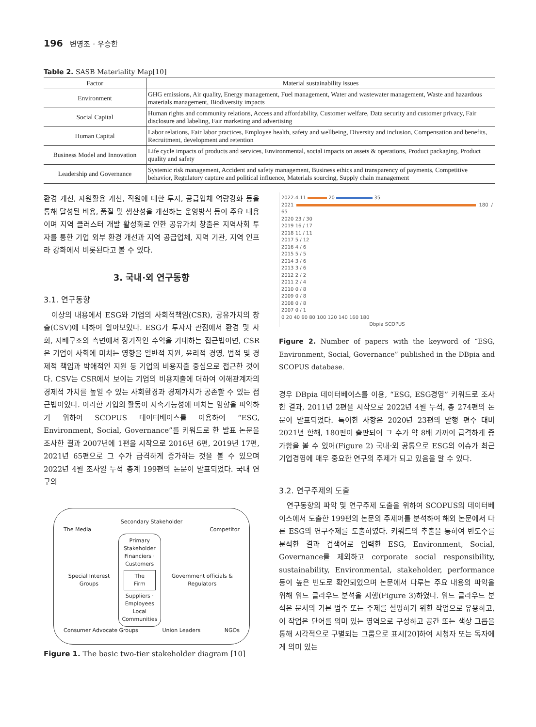196 변영조 · 우승한
Table 2. SASB Materiality Map[10]
| Factor | Material sustainability issues |
| --- | --- |
| Environment | GHG emissions, Air quality, Energy management, Fuel management, Water and wastewater management, Waste and hazardous materials management, Biodiversity impacts |
| Social Capital | Human rights and community relations, Access and affordability, Customer welfare, Data security and customer privacy, Fair disclosure and labeling, Fair marketing and advertising |
| Human Capital | Labor relations, Fair labor practices, Employee health, safety and wellbeing, Diversity and inclusion, Compensation and benefits, Recruitment, development and retention |
| Business Model and Innovation | Life cycle impacts of products and services, Environmental, social impacts on assets & operations, Product packaging, Product quality and safety |
| Leadership and Governance | Systemic risk management, Accident and safety management, Business ethics and transparency of payments, Competitive behavior, Regulatory capture and political influence, Materials sourcing, Supply chain management |
환경 개선, 자원활용 개선, 직원에 대한 투자, 공급업체 역량강화 등을 통해 달성된 비용, 품질 및 생산성을 개선하는 운영방식 등이 주요 내용이며 지역 클러스터 개발 활성화로 인한 공유가치 창출은 지역사회 투자를 통한 기업 외부 환경 개선과 지역 공급업체, 지역 기관, 지역 인프라 강화에서 비롯된다고 볼 수 있다.
3. 국내·외 연구동향
3.1. 연구동향
이상의 내용에서 ESG와 기업의 사회적책임(CSR), 공유가치의 창출(CSV)에 대하여 알아보았다. ESG가 투자자 관점에서 환경 및 사회, 지배구조의 측면에서 장기적인 수익을 기대하는 접근법이면, CSR은 기업이 사회에 미치는 영향을 일반적 지원, 윤리적 경영, 법적 및 경제적 책임과 박애적인 지원 등 기업의 비용지출 중심으로 접근한 것이다. CSV는 CSR에서 보이는 기업의 비용지출에 더하여 이해관계자의 경제적 가치를 높일 수 있는 사회환경과 경제가치가 공존할 수 있는 접근법이었다. 이러한 기업의 활동이 지속가능성에 미치는 영향을 파악하기 위하여 SCOPUS 데이터베이스를 이용하여 “ESG, Environment, Social, Governance”를 키워드로 한 발표 논문을 조사한 결과 2007년에 1편을 시작으로 2016년 6편, 2019년 17편, 2021년 65편으로 그 수가 급격하게 증가하는 것을 볼 수 있으며 2022년 4월 조사일 누적 총계 199편의 논문이 발표되었다. 국내 연구의
Secondary Stakeholder
The Media Competitor
Special Interest Groups
Primary Stakeholder
Financiers · Customers
The Firm
Suppliers · Employees
Local Communities
Government officials & Regulators
Consumer Advocate Groups Union Leaders NGOs
Figure 1. The basic two-tier stakeholder diagram [10]
2022.4.11 20 35
2021 180 / 65
2020 23 / 30
2019 16 / 17
2018 11 / 11
2017 5 / 12
2016 4 / 6
2015 5 / 5
2014 3 / 6
2013 3 / 6
2012 2 / 2
2011 2 / 4
2010 0 / 8
2009 0 / 8
2008 0 / 8
2007 0 / 1
0 20 40 60 80 100 120 140 160 180
Dbpia SCOPUS
Figure 2. Number of papers with the keyword of “ESG, Environment, Social, Governance” published in the DBpia and SCOPUS database.
경우 DBpia 데이터베이스를 이용, “ESG, ESG경영” 키워드로 조사한 결과, 2011년 2편을 시작으로 2022년 4월 누적, 총 274편의 논문이 발표되었다. 특이한 사항은 2020년 23편의 발행 편수 대비 2021년 한해, 180편이 출판되어 그 수가 약 8배 가까이 급격하게 증가함을 볼 수 있어(Figure 2) 국내·외 공통으로 ESG의 이슈가 최근 기업경영에 매우 중요한 연구의 주제가 되고 있음을 알 수 있다.
3.2. 연구주제의 도출
연구동향의 파악 및 연구주제 도출을 위하여 SCOPUS의 데이터베이스에서 도출한 199편의 논문의 주제어를 분석하여 해외 논문에서 다른 ESG의 연구주제를 도출하였다. 키워드의 추출을 통하여 빈도수를 분석한 결과 검색어로 입력한 ESG, Environment, Social, Governance를 제외하고 corporate social responsibility, sustainability, Environmental, stakeholder, performance 등이 높은 빈도로 확인되었으며 논문에서 다루는 주요 내용의 파악을 위해 워드 클라우드 분석을 시행(Figure 3)하였다. 워드 클라우드 분석은 문서의 기본 범주 또는 주제를 설명하기 위한 작업으로 유용하고, 이 작업은 단어를 의미 있는 영역으로 구성하고 공간 또는 색상 그룹을 통해 시각적으로 구별되는 그룹으로 표시[20]하여 시청자 또는 독자에게 의미 있는